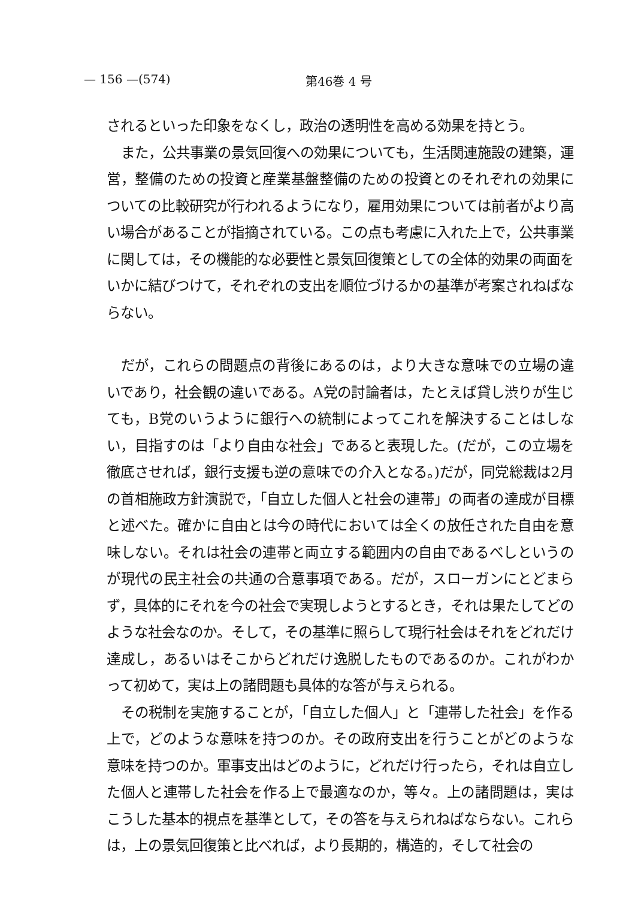— 156 —(574) 第46巻 4 号
されるといった印象をなくし，政治の透明性を高める効果を持とう。
また，公共事業の景気回復への効果についても，生活関連施設の建築，運営，整備のための投資と産業基盤整備のための投資とのそれぞれの効果についての比較研究が行われるようになり，雇用効果については前者がより高い場合があることが指摘されている。この点も考慮に入れた上で，公共事業に関しては，その機能的な必要性と景気回復策としての全体的効果の両面をいかに結びつけて，それぞれの支出を順位づけるかの基準が考案されねばならない。
だが，これらの問題点の背後にあるのは，より大きな意味での立場の違いであり，社会観の違いである。A党の討論者は，たとえば貸し渋りが生じても，B党のいうように銀行への統制によってこれを解決することはしない，目指すのは「より自由な社会」であると表現した。(だが，この立場を徹底させれば，銀行支援も逆の意味での介入となる。)だが，同党総裁は2月の首相施政方針演説で，「自立した個人と社会の連帯」の両者の達成が目標と述べた。確かに自由とは今の時代においては全くの放任された自由を意味しない。それは社会の連帯と両立する範囲内の自由であるべしというのが現代の民主社会の共通の合意事項である。だが，スローガンにとどまらず，具体的にそれを今の社会で実現しようとするとき，それは果たしてどのような社会なのか。そして，その基準に照らして現行社会はそれをどれだけ達成し，あるいはそこからどれだけ逸脱したものであるのか。これがわかって初めて，実は上の諸問題も具体的な答が与えられる。
その税制を実施することが，「自立した個人」と「連帯した社会」を作る上で，どのような意味を持つのか。その政府支出を行うことがどのような意味を持つのか。軍事支出はどのように，どれだけ行ったら，それは自立した個人と連帯した社会を作る上で最適なのか，等々。上の諸問題は，実はこうした基本的視点を基準として，その答を与えられねばならない。これらは，上の景気回復策と比べれば，より長期的，構造的，そして社会の